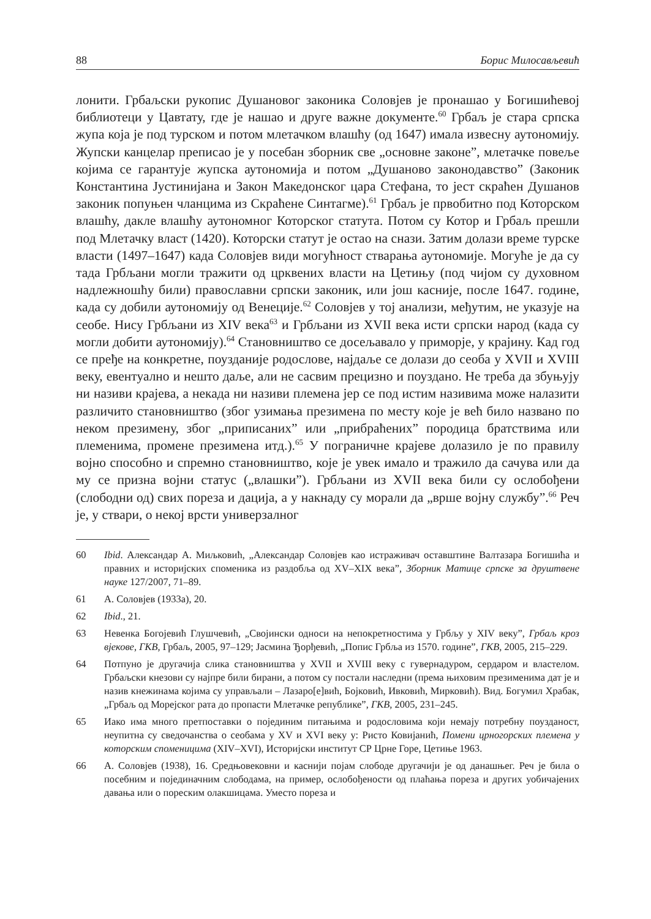88 Борис Милосављевић
лонити. Грбаљски рукопис Душановог законика Соловјев је пронашао у Богишићевој библиотеци у Цавтату, где је нашао и друге важне документе.<sup>60</sup> Грбаљ је стара српска жупа која је под турском и потом млетачком влашћу (од 1647) имала извесну аутономију. Жупски канцелар преписао је у посебан зборник све „основне законе”, млетачке повеље којима се гарантује жупска аутономија и потом „Душаново законодавство” (Законик Константина Јустинијана и Закон Македонског цара Стефана, то јест скраћен Душанов законик попуњен чланцима из Скраћене Синтагме).<sup>61</sup> Грбаљ је првобитно под Которском влашћу, дакле влашћу аутономног Которског статута. Потом су Котор и Грбаљ прешли под Млетачку власт (1420). Которски статут је остао на снази. Затим долази време турске власти (1497–1647) када Соловјев види могућност стварања аутономије. Могуће је да су тада Грбљани могли тражити од црквених власти на Цетињу (под чијом су духовном надлежношћу били) православни српски законик, или још касније, после 1647. године, када су добили аутономију од Венеције.<sup>62</sup> Соловјев у тој анализи, међутим, не указује на сеобе. Нису Грбљани из XIV века<sup>63</sup> и Грбљани из XVII века исти српски народ (када су могли добити аутономију).<sup>64</sup> Становништво се досељавало у приморје, у крајину. Кад год се пређе на конкретне, поузданије родослове, најдаље се долази до сеоба у XVII и XVIII веку, евентуално и нешто даље, али не сасвим прецизно и поуздано. Не треба да збуњују ни називи крајева, а некада ни називи племена јер се под истим називима може налазити различито становништво (због узимања презимена по месту које је већ било названо по неком презимену, због „приписаних” или „прибраћених” породица братствима или племенима, промене презимена итд.).<sup>65</sup> У пограничне крајеве долазило је по правилу војно способно и спремно становништво, које је увек имало и тражило да сачува или да му се призна војни статус („влашки”). Грбљани из XVII века били су ослобођени (слободни од) свих пореза и дација, а у накнаду су морали да „врше војну службу”.<sup>66</sup> Реч је, у ствари, о некој врсти универзалног
60 Ibid. Александар А. Миљковић, „Александар Соловјев као истраживач оставштине Валтазара Богишића и правних и историјских споменика из раздобља од XV–XIX века”, Зборник Матице српске за друштвене науке 127/2007, 71–89.
61 А. Соловјев (1933а), 20.
62 Ibid., 21.
63 Невенка Богојевић Глушчевић, „Својински односи на непокретностима у Грбљу у XIV веку”, Грбаљ кроз вјекове, ГКВ, Грбаљ, 2005, 97–129; Јасмина Ђорђевић, „Попис Грбља из 1570. године”, ГКВ, 2005, 215–229.
64 Потпуно је другачија слика становништва у XVII и XVIII веку с гувернадуром, сердаром и властелом. Грбаљски кнезови су најпре били бирани, а потом су постали наследни (према њиховим презименима дат је и назив кнежинама којима су управљали – Лазаро[е]вић, Бојковић, Ивковић, Мирковић). Вид. Богумил Храбак, „Грбаљ од Морејског рата до пропасти Млетачке републике”, ГКВ, 2005, 231–245.
65 Иако има много претпоставки о појединим питањима и родословима који немају потребну поузданост, неупитна су сведочанства о сеобама у XV и XVI веку у: Ристо Ковијанић, Помени црногорских племена у которским споменицима (XIV–XVI), Историјски институт СР Црне Горе, Цетиње 1963.
66 А. Соловјев (1938), 16. Средњовековни и каснији појам слободе другачији је од данашњег. Реч је била о посебним и појединачним слободама, на пример, ослобођености од плаћања пореза и других уобичајених давања или о пореским олакшицама. Уместо пореза и